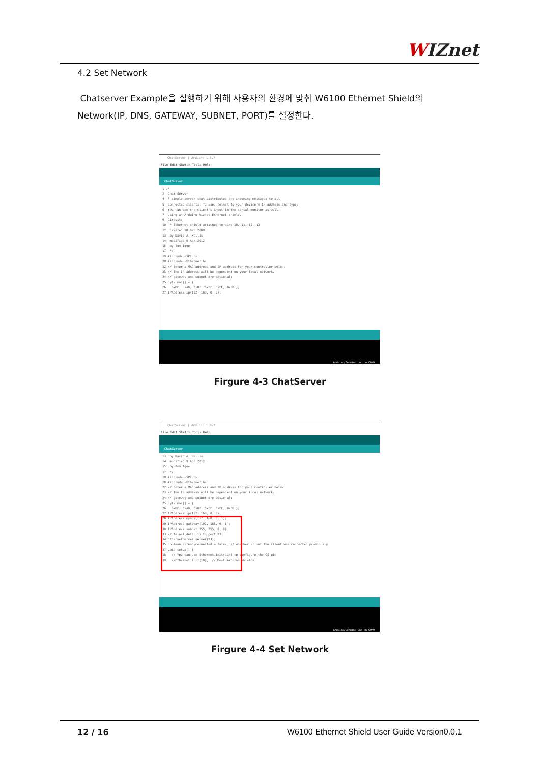WIZnet
4.2 Set Network
Chatserver Example을 실행하기 위해 사용자의 환경에 맞춰 W6100 Ethernet Shield의 Network(IP, DNS, GATEWAY, SUBNET, PORT)를 설정한다.
ChatServer | Arduino 1.8.7
File Edit Sketch Tools Help
ChatServer
1 /* 2 Chat Server 4 A simple server that distributes any incoming messages to all 5 connected clients. To use, telnet to your device's IP address and type. 6 You can see the client's input in the serial monitor as well. 7 Using an Arduino Wiznet Ethernet shield. 9 Circuit: 10 * Ethernet shield attached to pins 10, 11, 12, 13 12 created 18 Dec 2009 13 by David A. Mellis 14 modified 9 Apr 2012 15 by Tom Igoe 17 */ 19 #include <SPI.h> 20 #include <Ethernet.h> 22 // Enter a MAC address and IP address for your controller below. 23 // The IP address will be dependent on your local network. 24 // gateway and subnet are optional: 25 byte mac[] = { 26 0xDE, 0xAD, 0xBE, 0xEF, 0xFE, 0xED }; 27 IPAddress ip(192, 168, 0, 3);
Arduino/Genuino Uno on COM9
Firgure 4-3 ChatServer
ChatServer | Arduino 1.8.7
File Edit Sketch Tools Help
ChatServer
13 by David A. Mellis 14 modified 9 Apr 2012 15 by Tom Igoe 17 */ 19 #include <SPI.h> 20 #include <Ethernet.h> 22 // Enter a MAC address and IP address for your controller below. 23 // The IP address will be dependent on your local network. 24 // gateway and subnet are optional: 25 byte mac[] = { 26 0xDE, 0xAD, 0xBE, 0xEF, 0xFE, 0xED }; 27 IPAddress ip(192, 168, 0, 3); 28 IPAddress myDns(192, 168, 0, 1); 29 IPAddress gateway(192, 168, 0, 1); 30 IPAddress subnet(255, 255, 0, 0); 33 // telnet defaults to port 23 34 EthernetServer server(23); 35 boolean alreadyConnected = false; // whether or not the client was connected previously 37 void setup() { 38 // You can use Ethernet.init(pin) to configure the CS pin 39 //Ethernet.init(10); // Most Arduino shields
Arduino/Genuino Uno on COM9
Firgure 4-4 Set Network
12 / 16
W6100 Ethernet Shield User Guide Version0.0.1